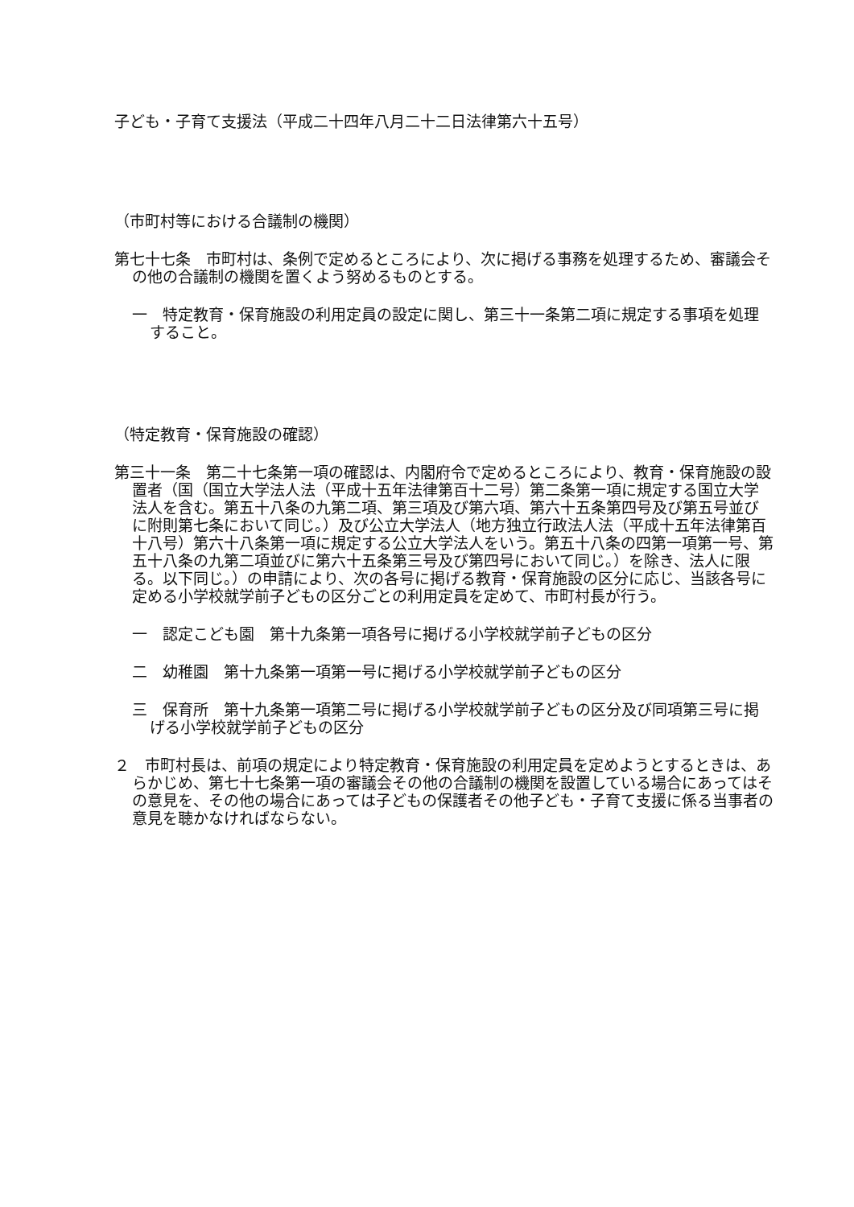子ども・子育て支援法（平成二十四年八月二十二日法律第六十五号）
（市町村等における合議制の機関）
第七十七条　市町村は、条例で定めるところにより、次に掲げる事務を処理するため、審議会その他の合議制の機関を置くよう努めるものとする。
一　特定教育・保育施設の利用定員の設定に関し、第三十一条第二項に規定する事項を処理すること。
（特定教育・保育施設の確認）
第三十一条　第二十七条第一項の確認は、内閣府令で定めるところにより、教育・保育施設の設置者（国（国立大学法人法（平成十五年法律第百十二号）第二条第一項に規定する国立大学法人を含む。第五十八条の九第二項、第三項及び第六項、第六十五条第四号及び第五号並びに附則第七条において同じ。）及び公立大学法人（地方独立行政法人法（平成十五年法律第百十八号）第六十八条第一項に規定する公立大学法人をいう。第五十八条の四第一項第一号、第五十八条の九第二項並びに第六十五条第三号及び第四号において同じ。）を除き、法人に限る。以下同じ。）の申請により、次の各号に掲げる教育・保育施設の区分に応じ、当該各号に定める小学校就学前子どもの区分ごとの利用定員を定めて、市町村長が行う。
一　認定こども園　第十九条第一項各号に掲げる小学校就学前子どもの区分
二　幼稚園　第十九条第一項第一号に掲げる小学校就学前子どもの区分
三　保育所　第十九条第一項第二号に掲げる小学校就学前子どもの区分及び同項第三号に掲げる小学校就学前子どもの区分
２　市町村長は、前項の規定により特定教育・保育施設の利用定員を定めようとするときは、あらかじめ、第七十七条第一項の審議会その他の合議制の機関を設置している場合にあってはその意見を、その他の場合にあっては子どもの保護者その他子ども・子育て支援に係る当事者の意見を聴かなければならない。